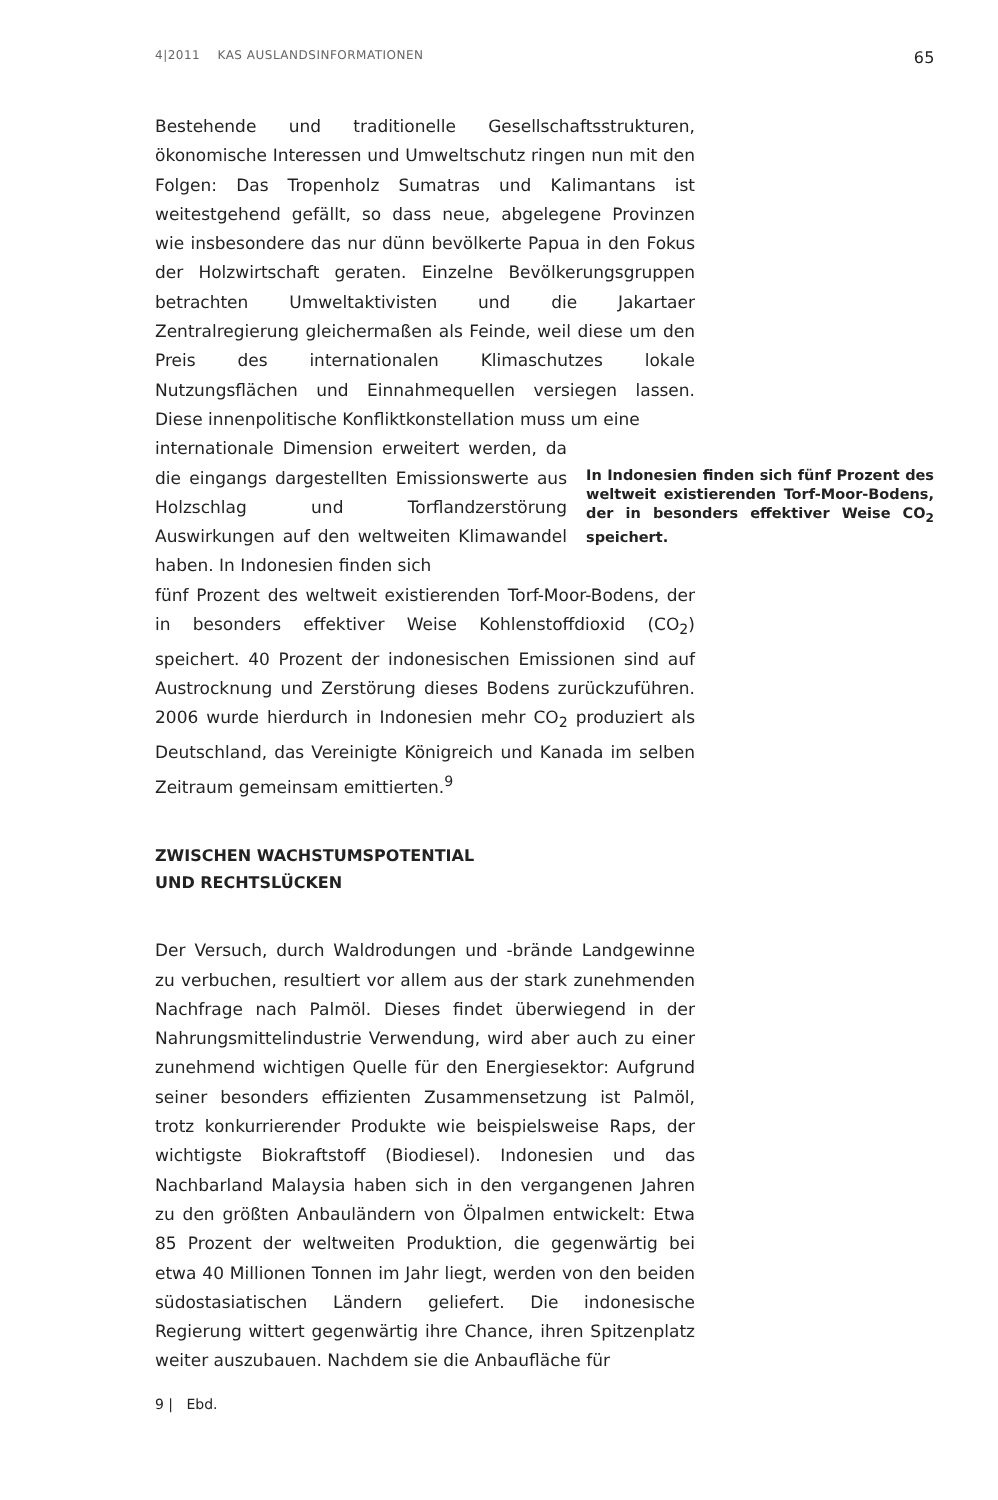4|2011 KAS AUSLANDSINFORMATIONEN 65
Bestehende und traditionelle Gesellschaftsstrukturen, ökonomische Interessen und Umweltschutz ringen nun mit den Folgen: Das Tropenholz Sumatras und Kalimantans ist weitestgehend gefällt, so dass neue, abgelegene Provinzen wie insbesondere das nur dünn bevölkerte Papua in den Fokus der Holzwirtschaft geraten. Einzelne Bevölkerungsgruppen betrachten Umweltaktivisten und die Jakartaer Zentralregierung gleichermaßen als Feinde, weil diese um den Preis des internationalen Klimaschutzes lokale Nutzungsflächen und Einnahmequellen versiegen lassen. Diese innenpolitische Konfliktkonstellation muss um eine
internationale Dimension erweitert werden, da die eingangs dargestellten Emissionswerte aus Holzschlag und Torflandzerstörung Auswirkungen auf den weltweiten Klimawandel haben. In Indonesien finden sich
fünf Prozent des weltweit existierenden Torf-Moor-Bodens, der in besonders effektiver Weise Kohlenstoffdioxid (CO<sub>2</sub>) speichert. 40 Prozent der indonesischen Emissionen sind auf Austrocknung und Zerstörung dieses Bodens zurückzuführen. 2006 wurde hierdurch in Indonesien mehr CO<sub>2</sub> produziert als Deutschland, das Vereinigte Königreich und Kanada im selben Zeitraum gemeinsam emittierten.<sup>9</sup>
ZWISCHEN WACHSTUMSPOTENTIAL
UND RECHTSLÜCKEN
Der Versuch, durch Waldrodungen und -brände Landgewinne zu verbuchen, resultiert vor allem aus der stark zunehmenden Nachfrage nach Palmöl. Dieses findet überwiegend in der Nahrungsmittelindustrie Verwendung, wird aber auch zu einer zunehmend wichtigen Quelle für den Energiesektor: Aufgrund seiner besonders effizienten Zusammensetzung ist Palmöl, trotz konkurrierender Produkte wie beispielsweise Raps, der wichtigste Biokraftstoff (Biodiesel). Indonesien und das Nachbarland Malaysia haben sich in den vergangenen Jahren zu den größten Anbauländern von Ölpalmen entwickelt: Etwa 85 Prozent der weltweiten Produktion, die gegenwärtig bei etwa 40 Millionen Tonnen im Jahr liegt, werden von den beiden südostasiatischen Ländern geliefert. Die indonesische Regierung wittert gegenwärtig ihre Chance, ihren Spitzenplatz weiter auszubauen. Nachdem sie die Anbaufläche für
In Indonesien finden sich fünf Prozent des weltweit existierenden Torf-Moor-Bodens, der in besonders effektiver Weise CO<sub>2</sub> speichert.
9 | Ebd.